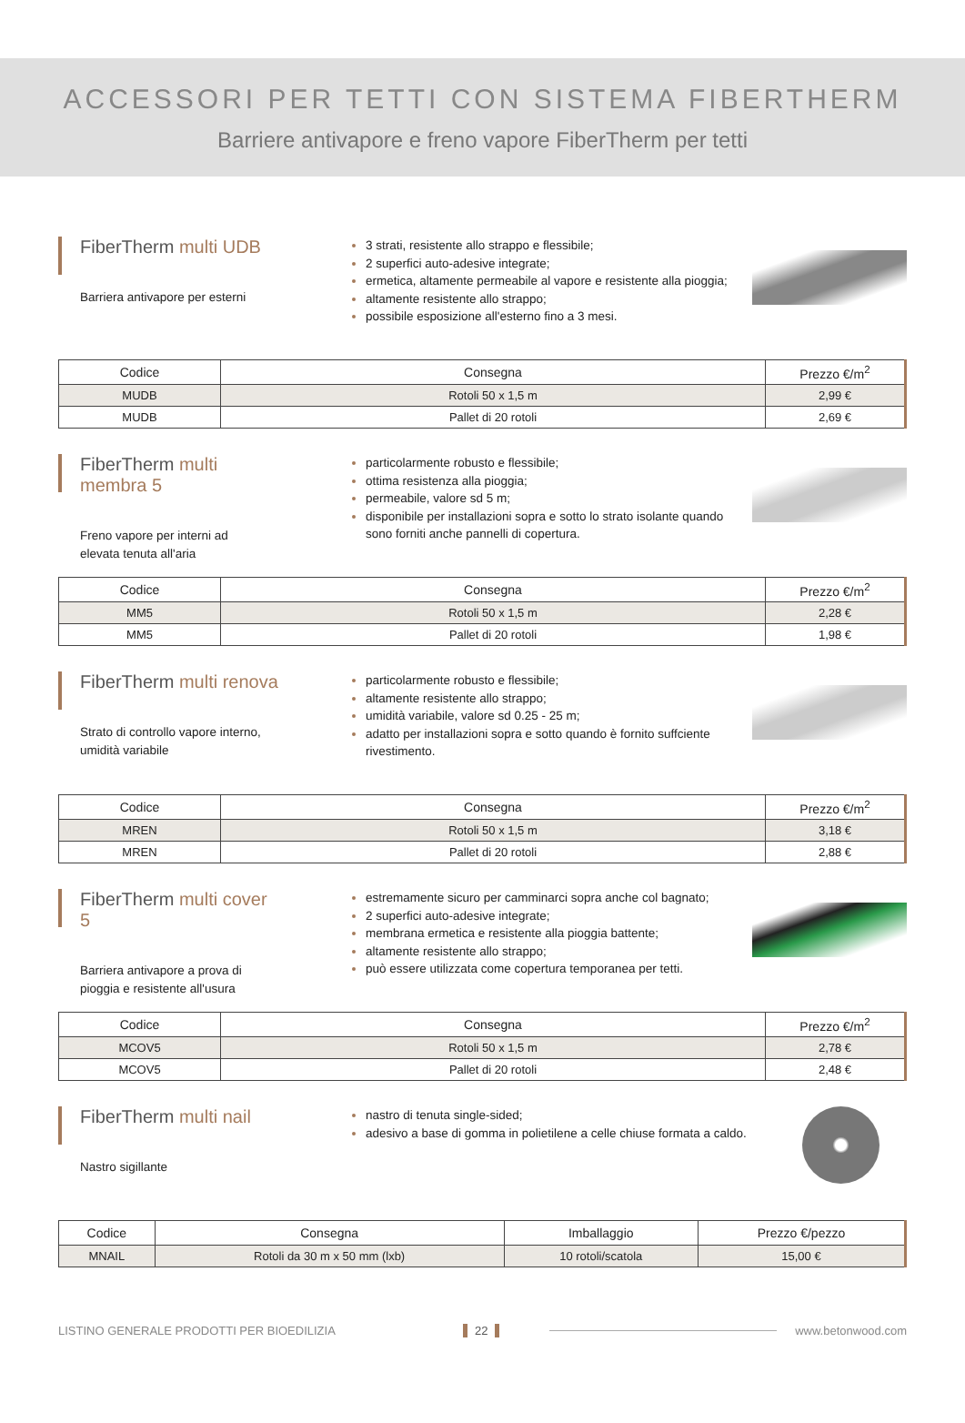ACCESSORI PER TETTI CON SISTEMA FIBERTHERM
Barriere antivapore e freno vapore FiberTherm per tetti
FiberTherm multi UDB
Barriera antivapore per esterni
3 strati, resistente allo strappo e flessibile;
2 superfici auto-adesive integrate;
ermetica, altamente permeabile al vapore e resistente alla pioggia;
altamente resistente allo strappo;
possibile esposizione all'esterno fino a 3 mesi.
| Codice | Consegna | Prezzo €/m<sup>2</sup> |
| --- | --- | --- |
| MUDB | Rotoli 50 x 1,5 m | 2,99 € |
| MUDB | Pallet di 20 rotoli | 2,69 € |
FiberTherm multi membra 5
Freno vapore per interni ad elevata tenuta all'aria
particolarmente robusto e flessibile;
ottima resistenza alla pioggia;
permeabile, valore sd 5 m;
disponibile per installazioni sopra e sotto lo strato isolante quando sono forniti anche pannelli di copertura.
| Codice | Consegna | Prezzo €/m<sup>2</sup> |
| --- | --- | --- |
| MM5 | Rotoli 50 x 1,5 m | 2,28 € |
| MM5 | Pallet di 20 rotoli | 1,98 € |
FiberTherm multi renova
Strato di controllo vapore interno, umidità variabile
particolarmente robusto e flessibile;
altamente resistente allo strappo;
umidità variabile, valore sd 0.25 - 25 m;
adatto per installazioni sopra e sotto quando è fornito suffciente rivestimento.
| Codice | Consegna | Prezzo €/m<sup>2</sup> |
| --- | --- | --- |
| MREN | Rotoli 50 x 1,5 m | 3,18 € |
| MREN | Pallet di 20 rotoli | 2,88 € |
FiberTherm multi cover 5
Barriera antivapore a prova di pioggia e resistente all'usura
estremamente sicuro per camminarci sopra anche col bagnato;
2 superfici auto-adesive integrate;
membrana ermetica e resistente alla pioggia battente;
altamente resistente allo strappo;
può essere utilizzata come copertura temporanea per tetti.
| Codice | Consegna | Prezzo €/m<sup>2</sup> |
| --- | --- | --- |
| MCOV5 | Rotoli 50 x 1,5 m | 2,78 € |
| MCOV5 | Pallet di 20 rotoli | 2,48 € |
FiberTherm multi nail
Nastro sigillante
nastro di tenuta single-sided;
adesivo a base di gomma in polietilene a celle chiuse formata a caldo.
| Codice | Consegna | Imballaggio | Prezzo €/pezzo |
| --- | --- | --- | --- |
| MNAIL | Rotoli da 30 m x 50 mm (lxb) | 10 rotoli/scatola | 15,00 € |
LISTINO GENERALE PRODOTTI PER BIOEDILIZIA 22 www.betonwood.com